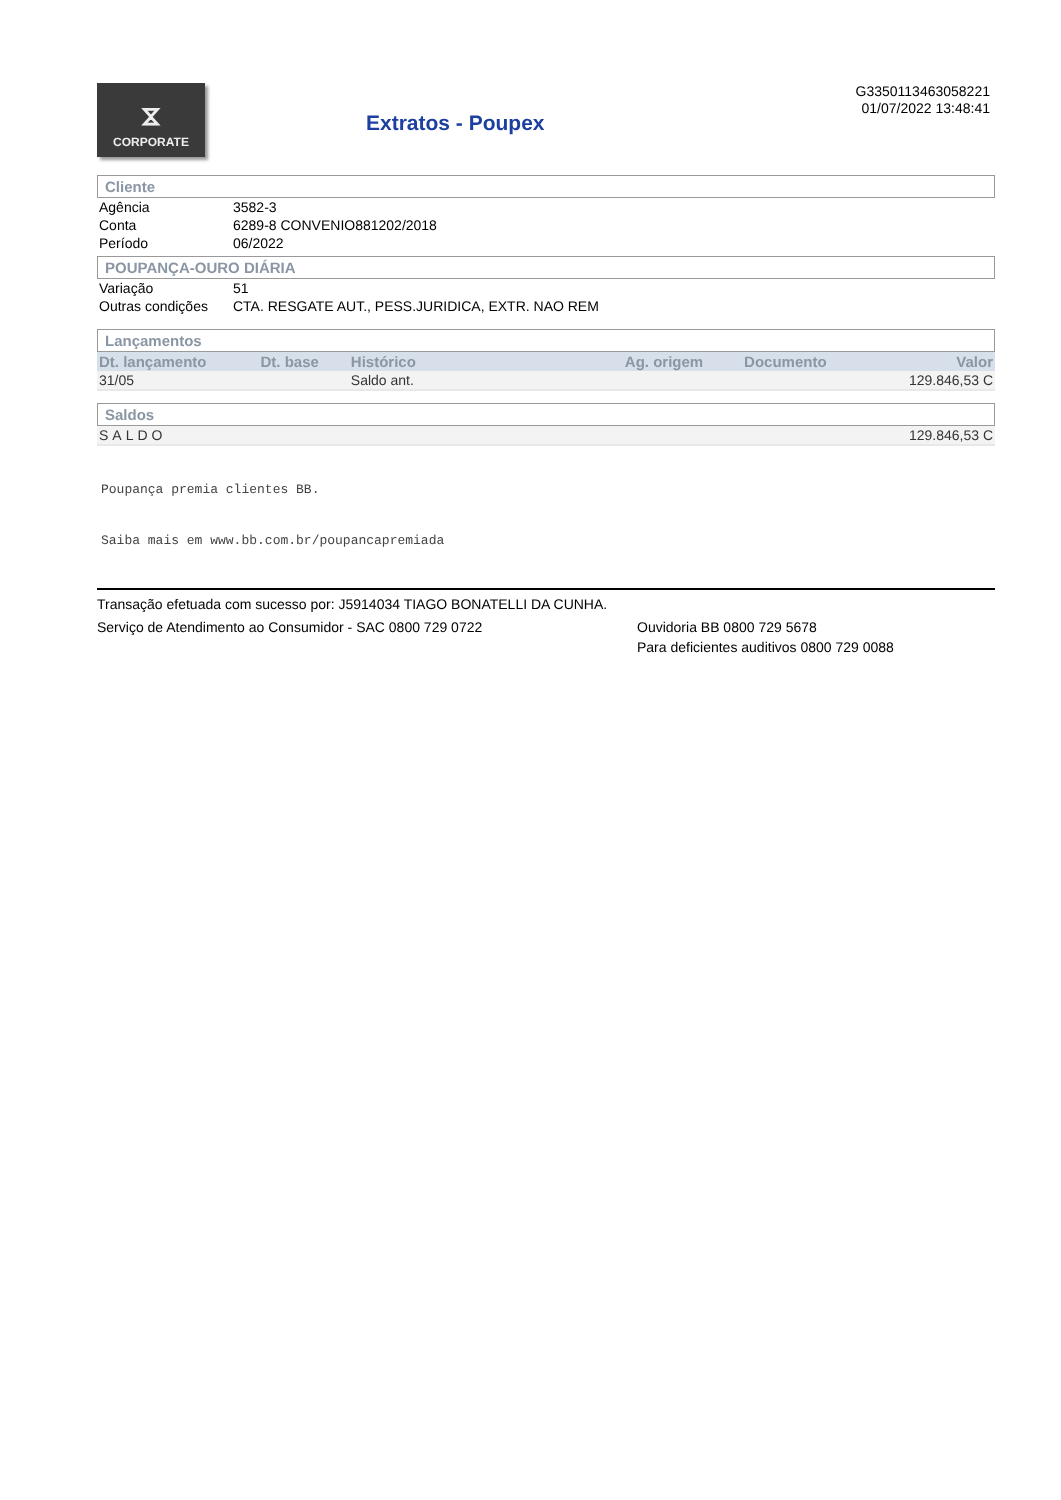⧖
CORPORATE
Extratos - Poupex
G3350113463058221
01/07/2022 13:48:41
Cliente
| Agência | 3582-3 |
| Conta | 6289-8 CONVENIO881202/2018 |
| Período | 06/2022 |
POUPANÇA-OURO DIÁRIA
| Variação | 51 |
| Outras condições | CTA. RESGATE AUT., PESS.JURIDICA, EXTR. NAO REM |
Lançamentos
| Dt. lançamento | Dt. base | Histórico | Ag. origem | Documento | Valor |
| --- | --- | --- | --- | --- | --- |
| 31/05 | | Saldo ant. | | | 129.846,53 C |
Saldos
| SALDO | 129.846,53 C |
Poupança premia clientes BB.
Saiba mais em www.bb.com.br/poupancapremiada
Transação efetuada com sucesso por: J5914034 TIAGO BONATELLI DA CUNHA.
Serviço de Atendimento ao Consumidor - SAC 0800 729 0722 Ouvidoria BB 0800 729 5678
Para deficientes auditivos 0800 729 0088